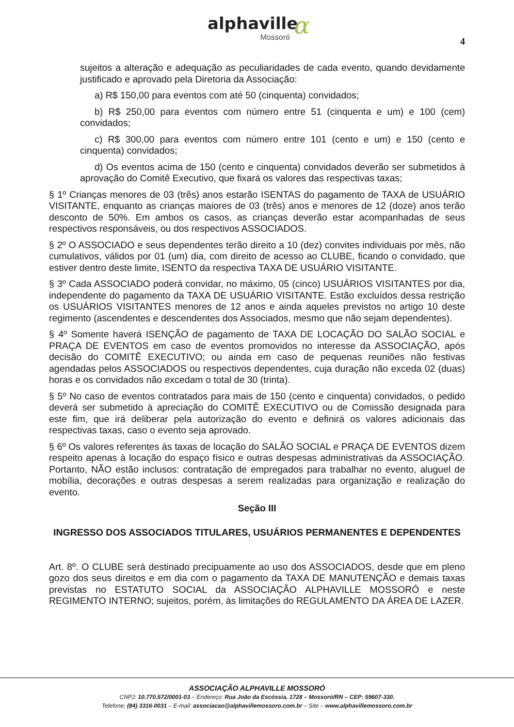α
alphaville
Mossoró
4
sujeitos a alteração e adequação as peculiaridades de cada evento, quando devidamente justificado e aprovado pela Diretoria da Associação:
a) R$ 150,00 para eventos com até 50 (cinquenta) convidados;
b) R$ 250,00 para eventos com número entre 51 (cinquenta e um) e 100 (cem) convidados;
c) R$ 300,00 para eventos com número entre 101 (cento e um) e 150 (cento e cinquenta) convidados;
d) Os eventos acima de 150 (cento e cinquenta) convidados deverão ser submetidos à aprovação do Comitê Executivo, que fixará os valores das respectivas taxas;
§ 1º Crianças menores de 03 (três) anos estarão ISENTAS do pagamento de TAXA de USUÁRIO VISITANTE, enquanto as crianças maiores de 03 (três) anos e menores de 12 (doze) anos terão desconto de 50%. Em ambos os casos, as crianças deverão estar acompanhadas de seus respectivos responsáveis, ou dos respectivos ASSOCIADOS.
§ 2º O ASSOCIADO e seus dependentes terão direito a 10 (dez) convites individuais por mês, não cumulativos, válidos por 01 (um) dia, com direito de acesso ao CLUBE, ficando o convidado, que estiver dentro deste limite, ISENTO da respectiva TAXA DE USUÁRIO VISITANTE.
§ 3º Cada ASSOCIADO poderá convidar, no máximo, 05 (cinco) USUÁRIOS VISITANTES por dia, independente do pagamento da TAXA DE USUÁRIO VISITANTE. Estão excluídos dessa restrição os USUÁRIOS VISITANTES menores de 12 anos e ainda aqueles previstos no artigo 10 deste regimento (ascendentes e descendentes dos Associados, mesmo que não sejam dependentes).
§ 4º Somente haverá ISENÇÃO de pagamento de TAXA DE LOCAÇÃO DO SALÃO SOCIAL e PRAÇA DE EVENTOS em caso de eventos promovidos no interesse da ASSOCIAÇÃO, após decisão do COMITÊ EXECUTIVO; ou ainda em caso de pequenas reuniões não festivas agendadas pelos ASSOCIADOS ou respectivos dependentes, cuja duração não exceda 02 (duas) horas e os convidados não excedam o total de 30 (trinta).
§ 5º No caso de eventos contratados para mais de 150 (cento e cinquenta) convidados, o pedido deverá ser submetido à apreciação do COMITÊ EXECUTIVO ou de Comissão designada para este fim, que irá deliberar pela autorização do evento e definirá os valores adicionais das respectivas taxas, caso o evento seja aprovado.
§ 6º Os valores referentes às taxas de locação do SALÃO SOCIAL e PRAÇA DE EVENTOS dizem respeito apenas à locação do espaço físico e outras despesas administrativas da ASSOCIAÇÃO. Portanto, NÃO estão inclusos: contratação de empregados para trabalhar no evento, aluguel de mobília, decorações e outras despesas a serem realizadas para organização e realização do evento.
Seção III
INGRESSO DOS ASSOCIADOS TITULARES, USUÁRIOS PERMANENTES E DEPENDENTES
Art. 8º. O CLUBE será destinado precipuamente ao uso dos ASSOCIADOS, desde que em pleno gozo dos seus direitos e em dia com o pagamento da TAXA DE MANUTENÇÃO e demais taxas previstas no ESTATUTO SOCIAL da ASSOCIAÇÃO ALPHAVILLE MOSSORÓ e neste REGIMENTO INTERNO; sujeitos, porém, às limitações do REGULAMENTO DA ÁREA DE LAZER.
ASSOCIAÇÃO ALPHAVILLE MOSSORÓ
CNPJ: 10.770.572/0001-03 – Endereço: Rua João da Escóssia, 1728 – Mossoró/RN – CEP: 59607-330.
Telefone: (84) 3316-0031 – E-mail: associacao@alphavillemossoro.com.br – Site – www.alphavillemossoro.com.br